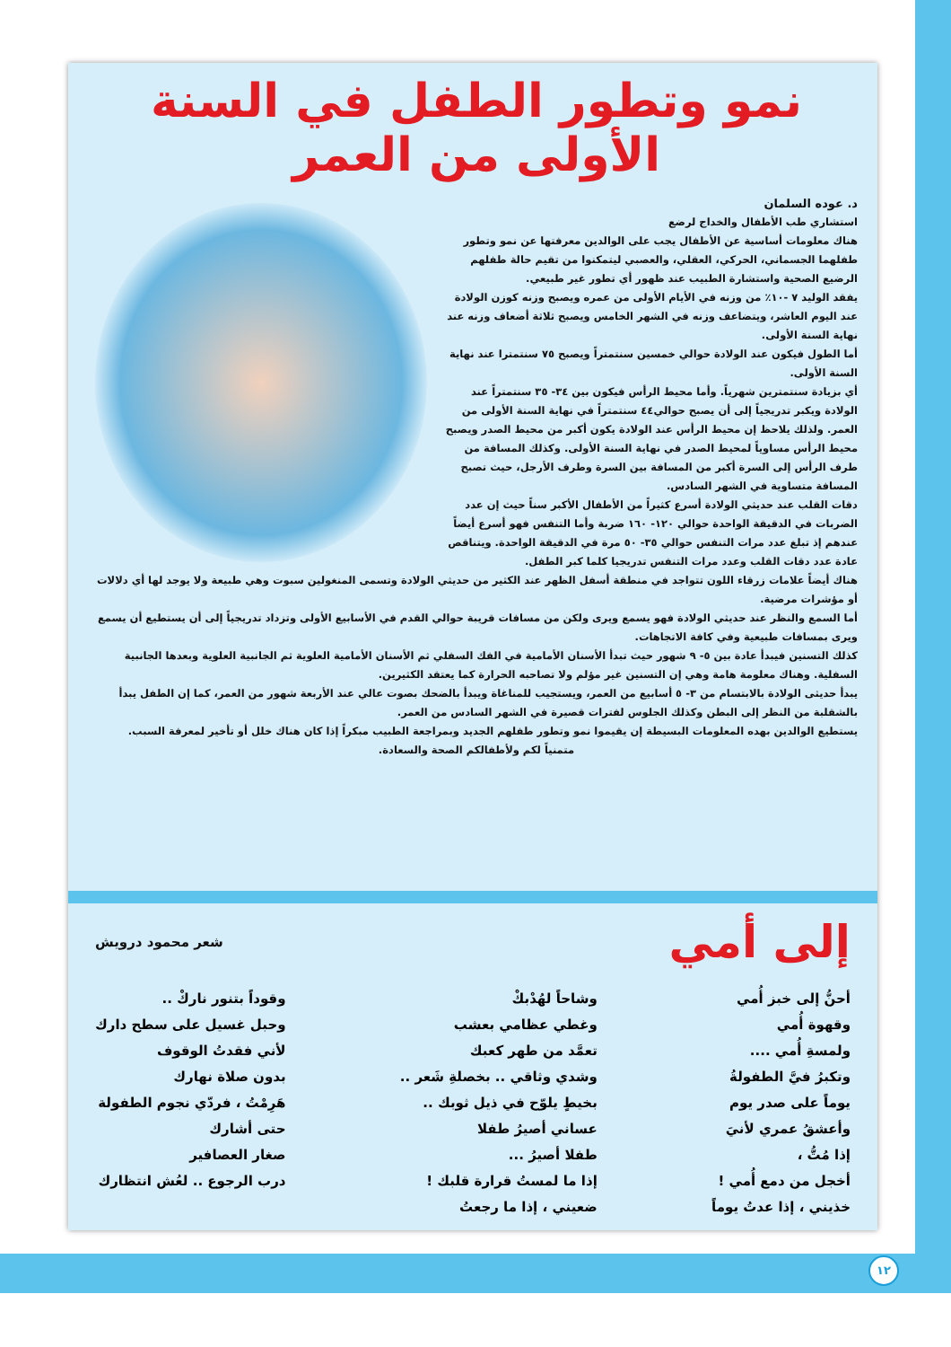نمو وتطور الطفل في السنة الأولى من العمر
د. عوده السلمان
استشاري طب الأطفال والخداج لرضع
هناك معلومات أساسية عن الأطفال يجب على الوالدين معرفتها عن نمو وتطور طفلهما الجسماني، الحركي، العقلي، والعصبي ليتمكنوا من تقيم حالة طفلهم الرضيع الصحية واستشارة الطبيب عند ظهور أي تطور غير طبيعي.
يفقد الوليد ٧ -١٠٪ من وزنه في الأيام الأولى من عمره ويصبح وزنه كوزن الولادة عند اليوم العاشر، ويتضاعف وزنه في الشهر الخامس ويصبح ثلاثة أضعاف وزنه عند نهاية السنة الأولى.
أما الطول فيكون عند الولادة حوالي خمسين سنتمتراً ويصبح ٧٥ سنتمترا عند نهاية السنة الأولى.
أي بزيادة سنتمترين شهرياً. وأما محيط الرأس فيكون بين ٣٤- ٣٥ سنتمتراً عند الولادة ويكبر تدريجياً إلى أن يصبح حوالي٤٤ سنتمتراً في نهاية السنة الأولى من العمر. ولذلك يلاحظ إن محيط الرأس عند الولادة يكون أكبر من محيط الصدر ويصبح محيط الرأس مساوياً لمحيط الصدر في نهاية السنة الأولى. وكذلك المسافة من طرف الرأس إلى السرة أكبر من المسافة بين السرة وطرف الأرجل، حيث تصبح المسافة متساوية في الشهر السادس.
دقات القلب عند حديثي الولادة أسرع كثيراً من الأطفال الأكبر سناً حيث إن عدد الضربات في الدقيقة الواحدة حوالي ١٢٠- ١٦٠ ضربة وأما التنفس فهو أسرع أيضاً عندهم إذ تبلغ عدد مرات التنفس حوالي ٣٥- ٥٠ مرة في الدقيقة الواحدة. ويتناقص عادة عدد دقات القلب وعدد مرات التنفس تدريجيا كلما كبر الطفل.
هناك أيضاً علامات زرقاء اللون تتواجد في منطقة أسفل الظهر عند الكثير من حديثي الولادة وتسمى المنغولين سبوت وهي طبيعة ولا يوجد لها أي دلالات أو مؤشرات مرضية.
أما السمع والنظر عند حديثي الولادة فهو يسمع ويرى ولكن من مسافات قريبة حوالي القدم في الأسابيع الأولى وتزداد تدريجياً إلى أن يستطيع أن يسمع ويرى بمسافات طبيعية وفي كافة الاتجاهات.
كذلك التسنين فيبدأ عادة بين ٥- ٩ شهور حيث تبدأ الأسنان الأمامية في الفك السفلي ثم الأسنان الأمامية العلوية ثم الجانبية العلوية وبعدها الجانبية السفلية. وهناك معلومة هامة وهي إن التسنين غير مؤلم ولا تصاحبه الحرارة كما يعتقد الكثيرين.
يبدأ حديثى الولادة بالابتسام من ٣- ٥ أسابيع من العمر، ويستجيب للمناغاة ويبدأ بالضحك بصوت عالي عند الأربعة شهور من العمر، كما إن الطفل يبدأ بالشقلبة من النظر إلى البطن وكذلك الجلوس لفترات قصيرة في الشهر السادس من العمر.
يستطيع الوالدين بهده المعلومات البسيطة إن يقيموا نمو وتطور طفلهم الجديد وبمراجعة الطبيب مبكراً إذا كان هناك خلل أو تأخير لمعرفة السبب.
متمنياً لكم ولأطفالكم الصحة والسعادة.
إلى أمي
شعر محمود درويش
أحنُّ إلى خبز أُمي
وقهوة أُمي
ولمسةِ أُمي ....
وتكبرُ فيَّ الطفولةُ
يوماً على صدر يوم
وأعشقُ عمري لأنيَ
إذا مُتُّ ،
أخجل من دمع أُمي !
خذيني ، إذا عدتُ يوماً
وشاحاً لهُدْبكْ
وغطي عظامي بعشب
تعمَّد من طهر كعبك
وشدي وثاقي .. بخصلةِ شَعر ..
بخيطٍ يلوّح في ذيل ثوبك ..
عساني أصيرُ طفلا
طفلا أصيرُ ...
إذا ما لمستُ قرارة قلبك !
ضعيني ، إذا ما رجعتُ
وقوداً بتنور ناركْ ..
وحبل غسيل على سطح دارك
لأني فقدتُ الوقوف
بدون صلاة نهارك
هَرِمْتُ ، فردّي نجوم الطفولة
حتى أشارك
صغار العصافير
درب الرجوع .. لعُش انتظارك
١٢